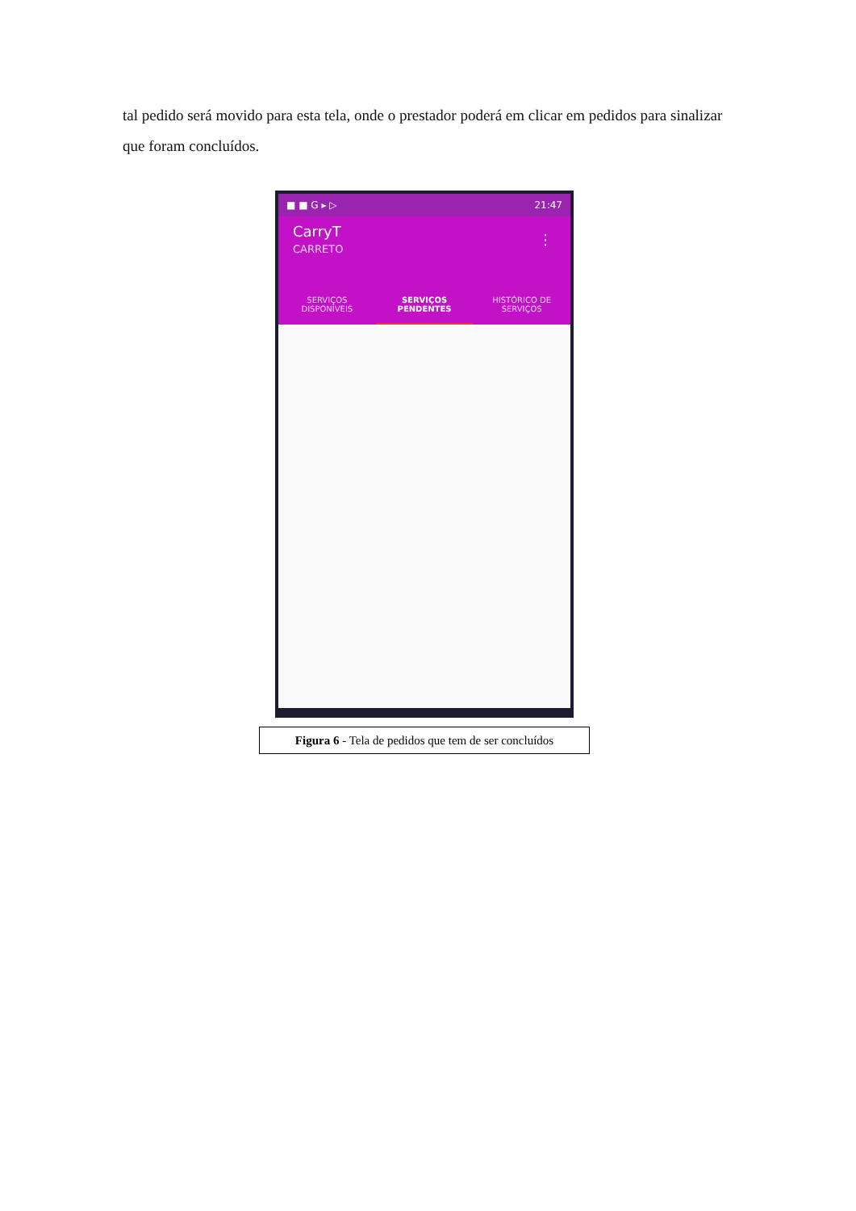tal pedido será movido para esta tela, onde o prestador poderá em clicar em pedidos para sinalizar que foram concluídos.
■ ■ G ▸ ▷ 21:47
CarryT
CARRETO
⋮
SERVIÇOS
DISPONÍVEIS
SERVIÇOS
PENDENTES
HISTÓRICO DE
SERVIÇOS
Figura 6 - Tela de pedidos que tem de ser concluídos